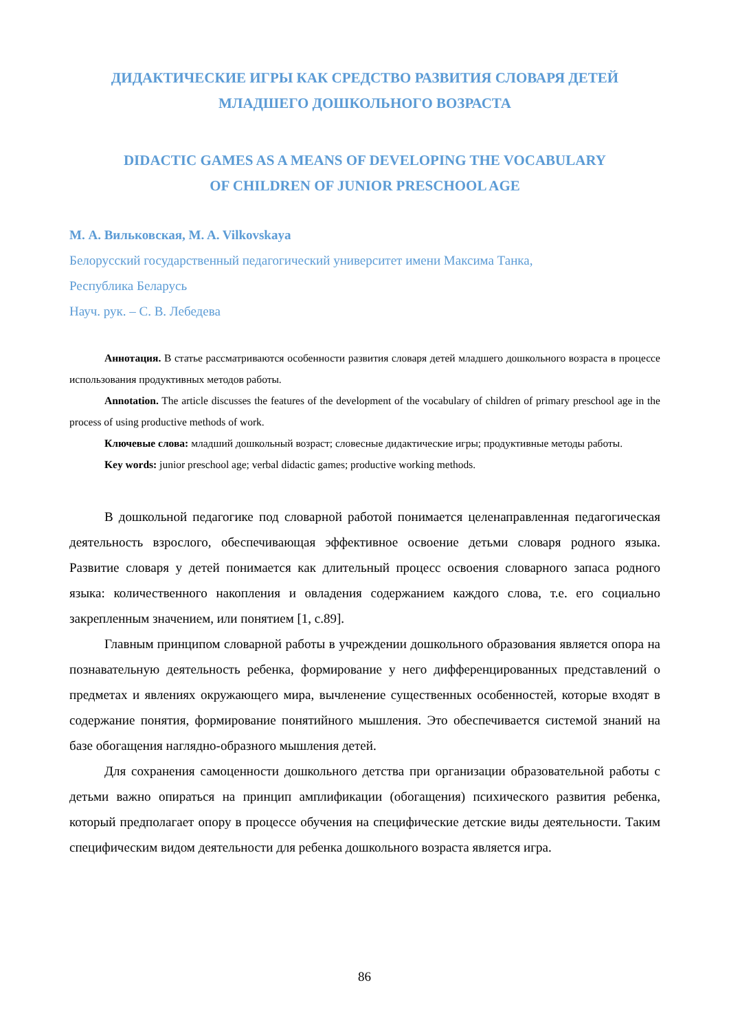ДИДАКТИЧЕСКИЕ ИГРЫ КАК СРЕДСТВО РАЗВИТИЯ СЛОВАРЯ ДЕТЕЙ
МЛАДШЕГО ДОШКОЛЬНОГО ВОЗРАСТА
DIDACTIC GAMES AS A MEANS OF DEVELOPING THE VOCABULARY
OF CHILDREN OF JUNIOR PRESCHOOL AGE
М. А. Вильковская, M. A. Vilkovskaya
Белорусский государственный педагогический университет имени Максима Танка,
Республика Беларусь
Науч. рук. – С. В. Лебедева
Аннотация. В статье рассматриваются особенности развития словаря детей младшего дошкольного возраста в процессе использования продуктивных методов работы.
Annotation. The article discusses the features of the development of the vocabulary of children of primary preschool age in the process of using productive methods of work.
Ключевые слова: младший дошкольный возраст; словесные дидактические игры; продуктивные методы работы.
Key words: junior preschool age; verbal didactic games; productive working methods.
В дошкольной педагогике под словарной работой понимается целенаправленная педагогическая деятельность взрослого, обеспечивающая эффективное освоение детьми словаря родного языка. Развитие словаря у детей понимается как длительный процесс освоения словарного запаса родного языка: количественного накопления и овладения содержанием каждого слова, т.е. его социально закрепленным значением, или понятием [1, с.89].
Главным принципом словарной работы в учреждении дошкольного образования является опора на познавательную деятельность ребенка, формирование у него дифференцированных представлений о предметах и явлениях окружающего мира, вычленение существенных особенностей, которые входят в содержание понятия, формирование понятийного мышления. Это обеспечивается системой знаний на базе обогащения наглядно-образного мышления детей.
Для сохранения самоценности дошкольного детства при организации образовательной работы с детьми важно опираться на принцип амплификации (обогащения) психического развития ребенка, который предполагает опору в процессе обучения на специфические детские виды деятельности. Таким специфическим видом деятельности для ребенка дошкольного возраста является игра.
86